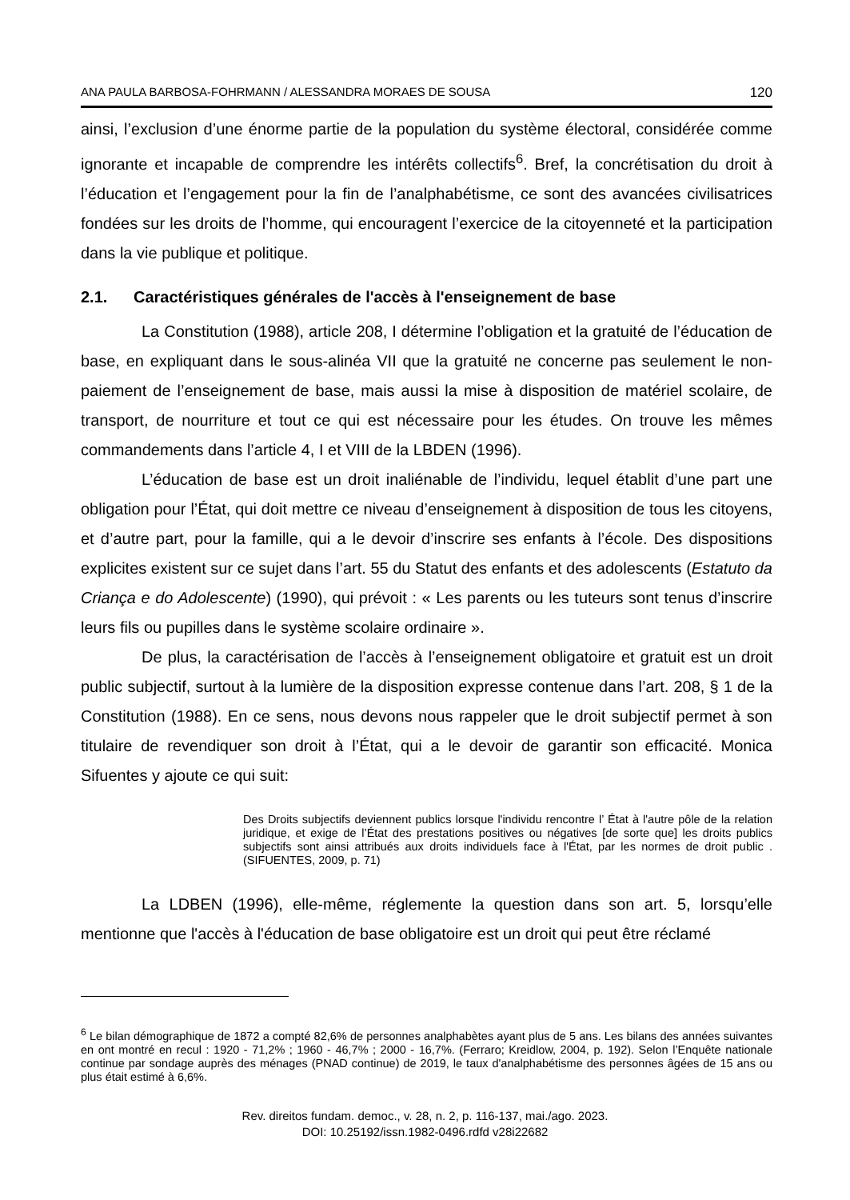ANA PAULA BARBOSA-FOHRMANN / ALESSANDRA MORAES DE SOUSA 120
ainsi, l’exclusion d’une énorme partie de la population du système électoral, considérée comme ignorante et incapable de comprendre les intérêts collectifs<sup>6</sup>. Bref, la concrétisation du droit à l’éducation et l’engagement pour la fin de l’analphabétisme, ce sont des avancées civilisatrices fondées sur les droits de l’homme, qui encouragent l’exercice de la citoyenneté et la participation dans la vie publique et politique.
2.1. Caractéristiques générales de l'accès à l'enseignement de base
La Constitution (1988), article 208, I détermine l’obligation et la gratuité de l’éducation de base, en expliquant dans le sous-alinéa VII que la gratuité ne concerne pas seulement le non-paiement de l’enseignement de base, mais aussi la mise à disposition de matériel scolaire, de transport, de nourriture et tout ce qui est nécessaire pour les études. On trouve les mêmes commandements dans l’article 4, I et VIII de la LBDEN (1996).
L’éducation de base est un droit inaliénable de l’individu, lequel établit d’une part une obligation pour l’État, qui doit mettre ce niveau d’enseignement à disposition de tous les citoyens, et d’autre part, pour la famille, qui a le devoir d’inscrire ses enfants à l’école. Des dispositions explicites existent sur ce sujet dans l’art. 55 du Statut des enfants et des adolescents (Estatuto da Criança e do Adolescente) (1990), qui prévoit : « Les parents ou les tuteurs sont tenus d’inscrire leurs fils ou pupilles dans le système scolaire ordinaire ».
De plus, la caractérisation de l’accès à l’enseignement obligatoire et gratuit est un droit public subjectif, surtout à la lumière de la disposition expresse contenue dans l’art. 208, § 1 de la Constitution (1988). En ce sens, nous devons nous rappeler que le droit subjectif permet à son titulaire de revendiquer son droit à l’État, qui a le devoir de garantir son efficacité. Monica Sifuentes y ajoute ce qui suit:
Des Droits subjectifs deviennent publics lorsque l'individu rencontre l’ État à l'autre pôle de la relation juridique, et exige de l’État des prestations positives ou négatives [de sorte que] les droits publics subjectifs sont ainsi attribués aux droits individuels face à l'État, par les normes de droit public . (SIFUENTES, 2009, p. 71)
La LDBEN (1996), elle-même, réglemente la question dans son art. 5, lorsqu’elle mentionne que l'accès à l'éducation de base obligatoire est un droit qui peut être réclamé
<sup>6</sup> Le bilan démographique de 1872 a compté 82,6% de personnes analphabètes ayant plus de 5 ans. Les bilans des années suivantes en ont montré en recul : 1920 - 71,2% ; 1960 - 46,7% ; 2000 - 16,7%. (Ferraro; Kreidlow, 2004, p. 192). Selon l’Enquête nationale continue par sondage auprès des ménages (PNAD continue) de 2019, le taux d'analphabétisme des personnes âgées de 15 ans ou plus était estimé à 6,6%.
Rev. direitos fundam. democ., v. 28, n. 2, p. 116-137, mai./ago. 2023.
DOI: 10.25192/issn.1982-0496.rdfd v28i22682